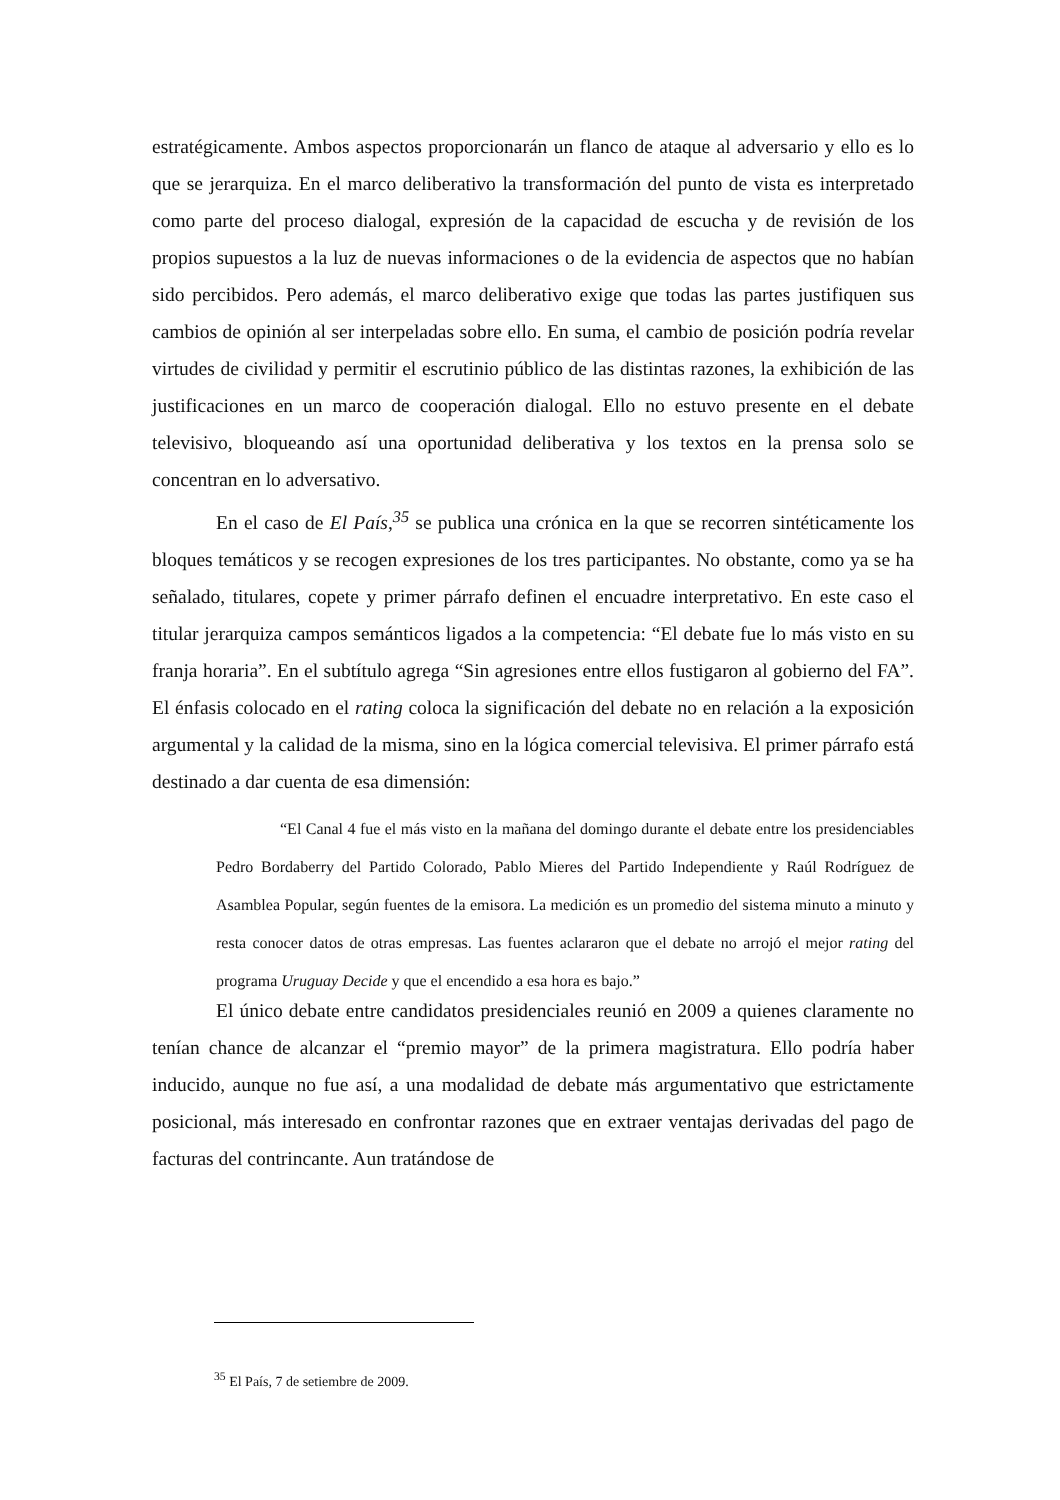estratégicamente. Ambos aspectos proporcionarán un flanco de ataque al adversario y ello es lo que se jerarquiza. En el marco deliberativo la transformación del punto de vista es interpretado como parte del proceso dialogal, expresión de la capacidad de escucha y de revisión de los propios supuestos a la luz de nuevas informaciones o de la evidencia de aspectos que no habían sido percibidos. Pero además, el marco deliberativo exige que todas las partes justifiquen sus cambios de opinión al ser interpeladas sobre ello. En suma, el cambio de posición podría revelar virtudes de civilidad y permitir el escrutinio público de las distintas razones, la exhibición de las justificaciones en un marco de cooperación dialogal. Ello no estuvo presente en el debate televisivo, bloqueando así una oportunidad deliberativa y los textos en la prensa solo se concentran en lo adversativo.
En el caso de El País,<sup>35</sup> se publica una crónica en la que se recorren sintéticamente los bloques temáticos y se recogen expresiones de los tres participantes. No obstante, como ya se ha señalado, titulares, copete y primer párrafo definen el encuadre interpretativo. En este caso el titular jerarquiza campos semánticos ligados a la competencia: “El debate fue lo más visto en su franja horaria”. En el subtítulo agrega “Sin agresiones entre ellos fustigaron al gobierno del FA”. El énfasis colocado en el rating coloca la significación del debate no en relación a la exposición argumental y la calidad de la misma, sino en la lógica comercial televisiva. El primer párrafo está destinado a dar cuenta de esa dimensión:
“El Canal 4 fue el más visto en la mañana del domingo durante el debate entre los presidenciables Pedro Bordaberry del Partido Colorado, Pablo Mieres del Partido Independiente y Raúl Rodríguez de Asamblea Popular, según fuentes de la emisora. La medición es un promedio del sistema minuto a minuto y resta conocer datos de otras empresas. Las fuentes aclararon que el debate no arrojó el mejor rating del programa Uruguay Decide y que el encendido a esa hora es bajo.”
El único debate entre candidatos presidenciales reunió en 2009 a quienes claramente no tenían chance de alcanzar el “premio mayor” de la primera magistratura. Ello podría haber inducido, aunque no fue así, a una modalidad de debate más argumentativo que estrictamente posicional, más interesado en confrontar razones que en extraer ventajas derivadas del pago de facturas del contrincante. Aun tratándose de
<sup>35</sup> El País, 7 de setiembre de 2009.